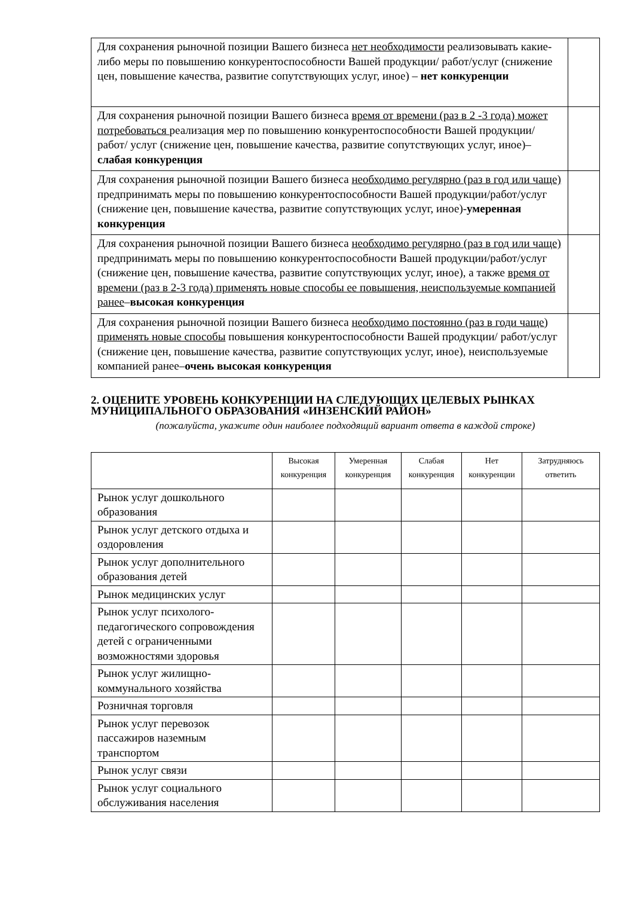| Для сохранения рыночной позиции Вашего бизнеса нет необходимости реализовывать какие-либо меры по повышению конкурентоспособности Вашей продукции/ работ/услуг (снижение цен, повышение качества, развитие сопутствующих услуг, иное) – нет конкуренции | |
| Для сохранения рыночной позиции Вашего бизнеса время от времени (раз в 2 -3 года) может потребоваться реализация мер по повышению конкурентоспособности Вашей продукции/работ/ услуг (снижение цен, повышение качества, развитие сопутствующих услуг, иное)– слабая конкуренция | |
| Для сохранения рыночной позиции Вашего бизнеса необходимо регулярно (раз в год или чаще) предпринимать меры по повышению конкурентоспособности Вашей продукции/работ/услуг (снижение цен, повышение качества, развитие сопутствующих услуг, иное)- умеренная конкуренция | |
| Для сохранения рыночной позиции Вашего бизнеса необходимо регулярно (раз в год или чаще) предпринимать меры по повышению конкурентоспособности Вашей продукции/работ/услуг (снижение цен, повышение качества, развитие сопутствующих услуг, иное), а также время от времени (раз в 2-3 года) применять новые способы ее повышения, неиспользуемые компанией ранее – высокая конкуренция | |
| Для сохранения рыночной позиции Вашего бизнеса необходимо постоянно (раз в годи чаще) применять новые способы повышения конкурентоспособности Вашей продукции/ работ/услуг (снижение цен, повышение качества, развитие сопутствующих услуг, иное), неиспользуемые компанией ранее– очень высокая конкуренция | |
2. ОЦЕНИТЕ УРОВЕНЬ КОНКУРЕНЦИИ НА СЛЕДУЮЩИХ ЦЕЛЕВЫХ РЫНКАХ МУНИЦИПАЛЬНОГО ОБРАЗОВАНИЯ «ИНЗЕНСКИЙ РАЙОН»
(пожалуйста, укажите один наиболее подходящий вариант ответа в каждой строке)
| | Высокая конкуренция | Умеренная конкуренция | Слабая конкуренция | Нет конкуренции | Затрудняюсь ответить |
| --- | --- | --- | --- | --- | --- |
| Рынок услуг дошкольного образования | | | | | |
| Рынок услуг детского отдыха и оздоровления | | | | | |
| Рынок услуг дополнительного образования детей | | | | | |
| Рынок медицинских услуг | | | | | |
| Рынок услуг психолого-педагогического сопровождения детей с ограниченными возможностями здоровья | | | | | |
| Рынок услуг жилищно-коммунального хозяйства | | | | | |
| Розничная торговля | | | | | |
| Рынок услуг перевозок пассажиров наземным транспортом | | | | | |
| Рынок услуг связи | | | | | |
| Рынок услуг социального обслуживания населения | | | | | |